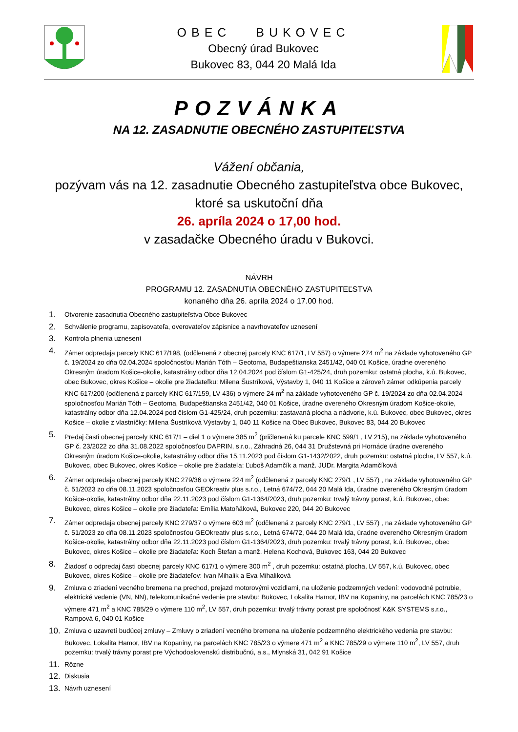OBEC BUKOVEC
Obecný úrad Bukovec
Bukovec 83, 044 20 Malá Ida
POZVÁNKA
NA 12. ZASADNUTIE OBECNÉHO ZASTUPITEĽSTVA
Vážení občania,
pozývam vás na 12. zasadnutie Obecného zastupiteľstva obce Bukovec, ktoré sa uskutoční dňa
26. apríla 2024 o 17,00 hod.
v zasadačke Obecného úradu v Bukovci.
NÁVRH
PROGRAMU 12. ZASADNUTIA OBECNÉHO ZASTUPITEĽSTVA
konaného dňa 26. apríla 2024 o 17.00 hod.
1. Otvorenie zasadnutia Obecného zastupiteľstva Obce Bukovec
2. Schválenie programu, zapisovateľa, overovateľov zápisnice a navrhovateľov uznesení
3. Kontrola plnenia uznesení
4. Zámer odpredaja parcely KNC 617/198, (odčlenená z obecnej parcely KNC 617/1, LV 557) o výmere 274 m<sup>2</sup> na základe vyhotoveného GP č. 19/2024 zo dňa 02.04.2024 spoločnosťou Marián Tóth – Geotoma, Budapeštianska 2451/42, 040 01 Košice, úradne overeného Okresným úradom Košice-okolie, katastrálny odbor dňa 12.04.2024 pod číslom G1-425/24, druh pozemku: ostatná plocha, k.ú. Bukovec, obec Bukovec, okres Košice – okolie pre žiadateľku: Milena Šustríková, Výstavby 1, 040 11 Košice a zároveň zámer odkúpenia parcely KNC 617/200 (odčlenená z parcely KNC 617/159, LV 436) o výmere 24 m<sup>2</sup> na základe vyhotoveného GP č. 19/2024 zo dňa 02.04.2024 spoločnosťou Marián Tóth – Geotoma, Budapeštianska 2451/42, 040 01 Košice, úradne overeného Okresným úradom Košice-okolie, katastrálny odbor dňa 12.04.2024 pod číslom G1-425/24, druh pozemku: zastavaná plocha a nádvorie, k.ú. Bukovec, obec Bukovec, okres Košice – okolie z vlastníčky: Milena Šustríková Výstavby 1, 040 11 Košice na Obec Bukovec, Bukovec 83, 044 20 Bukovec
5. Predaj časti obecnej parcely KNC 617/1 – diel 1 o výmere 385 m<sup>2</sup> (pričlenená ku parcele KNC 599/1 , LV 215), na základe vyhotoveného GP č. 23/2022 zo dňa 31.08.2022 spoločnosťou DAPRIN, s.r.o., Záhradná 26, 044 31 Družstevná pri Hornáde úradne overeného Okresným úradom Košice-okolie, katastrálny odbor dňa 15.11.2023 pod číslom G1-1432/2022, druh pozemku: ostatná plocha, LV 557, k.ú. Bukovec, obec Bukovec, okres Košice – okolie pre žiadateľa: Ľuboš Adamčík a manž. JUDr. Margita Adamčíková
6. Zámer odpredaja obecnej parcely KNC 279/36 o výmere 224 m<sup>2</sup> (odčlenená z parcely KNC 279/1 , LV 557) , na základe vyhotoveného GP č. 51/2023 zo dňa 08.11.2023 spoločnosťou GEOkreativ plus s.r.o., Letná 674/72, 044 20 Malá Ida, úradne overeného Okresným úradom Košice-okolie, katastrálny odbor dňa 22.11.2023 pod číslom G1-1364/2023, druh pozemku: trvalý trávny porast, k.ú. Bukovec, obec Bukovec, okres Košice – okolie pre žiadateľa: Emília Matoňáková, Bukovec 220, 044 20 Bukovec
7. Zámer odpredaja obecnej parcely KNC 279/37 o výmere 603 m<sup>2</sup> (odčlenená z parcely KNC 279/1 , LV 557) , na základe vyhotoveného GP č. 51/2023 zo dňa 08.11.2023 spoločnosťou GEOkreativ plus s.r.o., Letná 674/72, 044 20 Malá Ida, úradne overeného Okresným úradom Košice-okolie, katastrálny odbor dňa 22.11.2023 pod číslom G1-1364/2023, druh pozemku: trvalý trávny porast, k.ú. Bukovec, obec Bukovec, okres Košice – okolie pre žiadateľa: Koch Štefan a manž. Helena Kochová, Bukovec 163, 044 20 Bukovec
8. Žiadosť o odpredaj časti obecnej parcely KNC 617/1 o výmere 300 m<sup>2</sup> , druh pozemku: ostatná plocha, LV 557, k.ú. Bukovec, obec Bukovec, okres Košice – okolie pre žiadateľov: Ivan Mihalik a Eva Mihaliková
9. Zmluva o zriadení vecného bremena na prechod, prejazd motorovými vozidlami, na uloženie podzemných vedení: vodovodné potrubie, elektrické vedenie (VN, NN), telekomunikačné vedenie pre stavbu: Bukovec, Lokalita Hamor, IBV na Kopaniny, na parcelách KNC 785/23 o výmere 471 m<sup>2</sup> a KNC 785/29 o výmere 110 m<sup>2</sup>, LV 557, druh pozemku: trvalý trávny porast pre spoločnosť K&K SYSTEMS s.r.o., Rampová 6, 040 01 Košice
10. Zmluva o uzavretí budúcej zmluvy – Zmluvy o zriadení vecného bremena na uloženie podzemného elektrického vedenia pre stavbu: Bukovec, Lokalita Hamor, IBV na Kopaniny, na parcelách KNC 785/23 o výmere 471 m<sup>2</sup> a KNC 785/29 o výmere 110 m<sup>2</sup>, LV 557, druh pozemku: trvalý trávny porast pre Východoslovenskú distribučnú, a.s., Mlynská 31, 042 91 Košice
11. Rôzne
12. Diskusia
13. Návrh uznesení